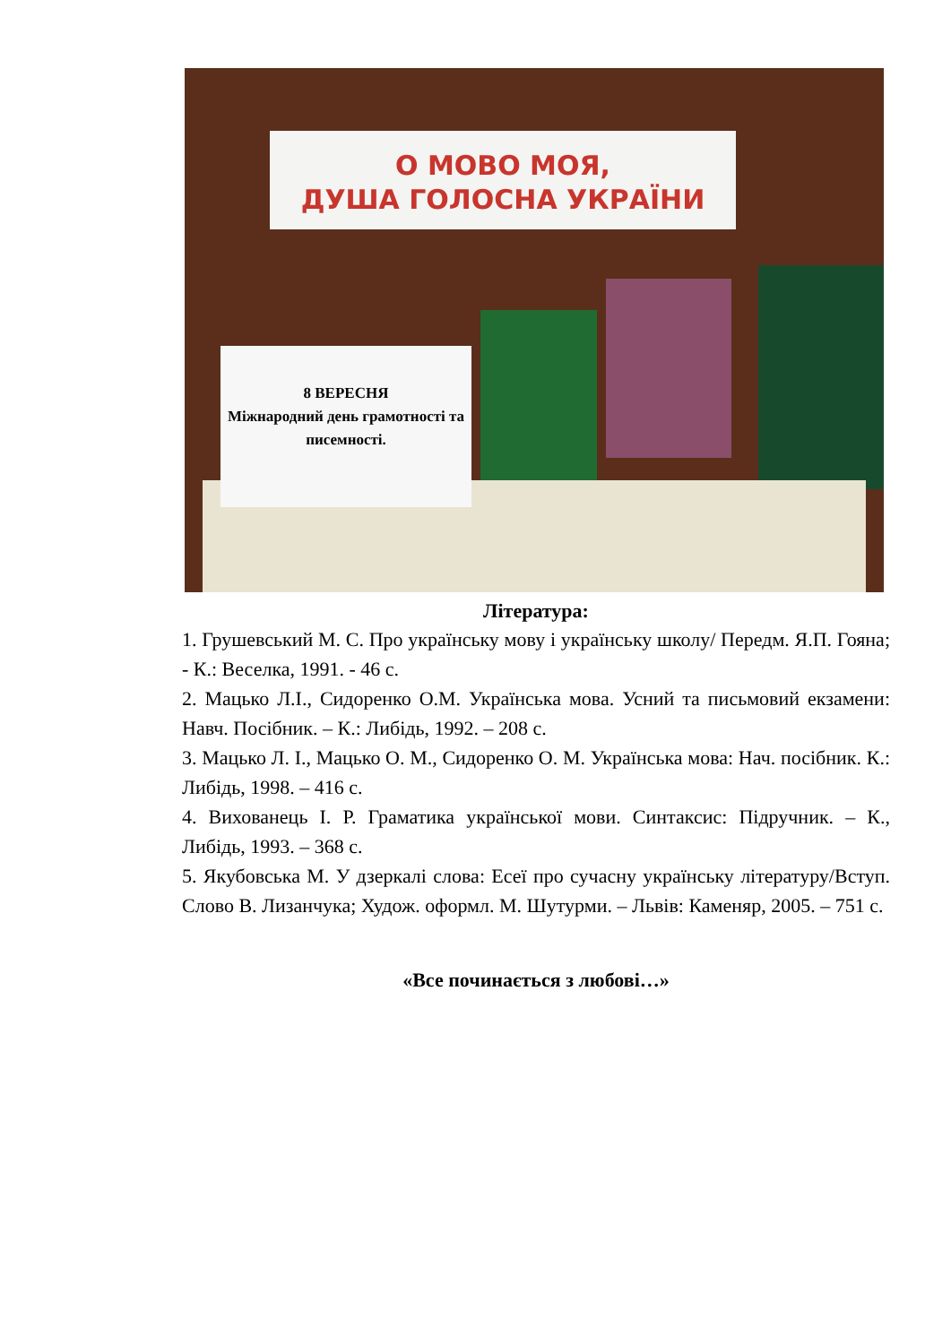О МОВО МОЯ,
ДУША ГОЛОСНА УКРАЇНИ
8 ВЕРЕСНЯ
Міжнародний день грамотності та писемності.
Література:
1. Грушевський М. С. Про українську мову і українську школу/ Передм. Я.П. Гояна; - К.: Веселка, 1991. - 46 с.
2. Мацько Л.І., Сидоренко О.М. Українська мова. Усний та письмовий екзамени: Навч. Посібник. – К.: Либідь, 1992. – 208 с.
3. Мацько Л. І., Мацько О. М., Сидоренко О. М. Українська мова: Нач. посібник. К.: Либідь, 1998. – 416 с.
4. Вихованець І. Р. Граматика української мови. Синтаксис: Підручник. – К., Либідь, 1993. – 368 с.
5. Якубовська М. У дзеркалі слова: Есеї про сучасну українську літературу/Вступ. Слово В. Лизанчука; Худож. оформл. М. Шутурми. – Львів: Каменяр, 2005. – 751 с.
«Все починається з любові…»